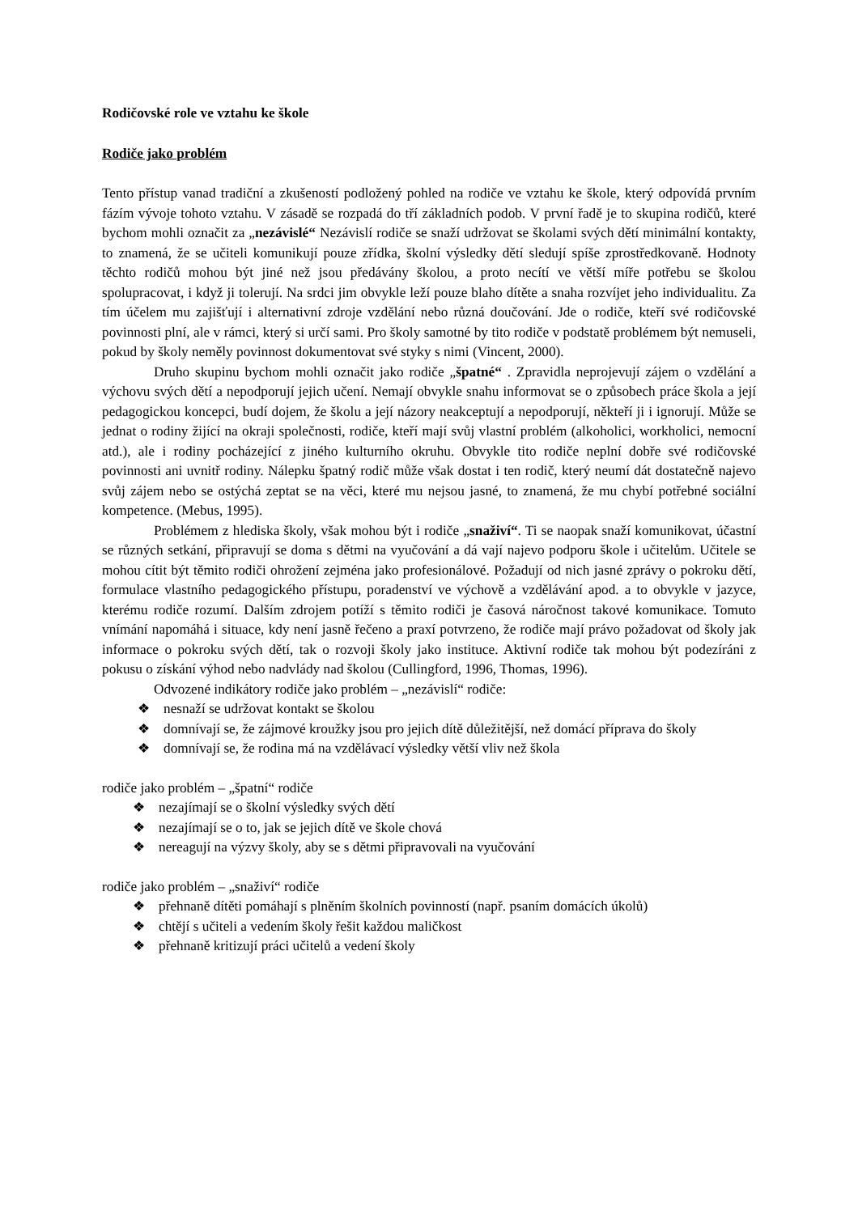Rodičovské role ve vztahu ke škole
Rodiče jako problém
Tento přístup vanad tradiční a zkušeností podložený pohled na rodiče ve vztahu ke škole, který odpovídá prvním fázím vývoje tohoto vztahu. V zásadě se rozpadá do tří základních podob. V první řadě je to skupina rodičů, které bychom mohli označit za „nezávislé“ Nezávislí rodiče se snaží udržovat se školami svých dětí minimální kontakty, to znamená, že se učiteli komunikují pouze zřídka, školní výsledky dětí sledují spíše zprostředkovaně. Hodnoty těchto rodičů mohou být jiné než jsou předávány školou, a proto necítí ve větší míře potřebu se školou spolupracovat, i když ji tolerují. Na srdci jim obvykle leží pouze blaho dítěte a snaha rozvíjet jeho individualitu. Za tím účelem mu zajišťují i alternativní zdroje vzdělání nebo různá doučování. Jde o rodiče, kteří své rodičovské povinnosti plní, ale v rámci, který si určí sami. Pro školy samotné by tito rodiče v podstatě problémem být nemuseli, pokud by školy neměly povinnost dokumentovat své styky s nimi (Vincent, 2000).
Druho skupinu bychom mohli označit jako rodiče „špatné“ . Zpravidla neprojevují zájem o vzdělání a výchovu svých dětí a nepodporují jejich učení. Nemají obvykle snahu informovat se o způsobech práce škola a její pedagogickou koncepci, budí dojem, že školu a její názory neakceptují a nepodporují, někteří ji i ignorují. Může se jednat o rodiny žijící na okraji společnosti, rodiče, kteří mají svůj vlastní problém (alkoholici, workholici, nemocní atd.), ale i rodiny pocházející z jiného kulturního okruhu. Obvykle tito rodiče neplní dobře své rodičovské povinnosti ani uvnitř rodiny. Nálepku špatný rodič může však dostat i ten rodič, který neumí dát dostatečně najevo svůj zájem nebo se ostýchá zeptat se na věci, které mu nejsou jasné, to znamená, že mu chybí potřebné sociální kompetence. (Mebus, 1995).
Problémem z hlediska školy, však mohou být i rodiče „snaživí“. Ti se naopak snaží komunikovat, účastní se různých setkání, připravují se doma s dětmi na vyučování a dá vají najevo podporu škole i učitelům. Učitele se mohou cítit být těmito rodiči ohrožení zejména jako profesionálové. Požadují od nich jasné zprávy o pokroku dětí, formulace vlastního pedagogického přístupu, poradenství ve výchově a vzdělávání apod. a to obvykle v jazyce, kterému rodiče rozumí. Dalším zdrojem potíží s těmito rodiči je časová náročnost takové komunikace. Tomuto vnímání napomáhá i situace, kdy není jasně řečeno a praxí potvrzeno, že rodiče mají právo požadovat od školy jak informace o pokroku svých dětí, tak o rozvoji školy jako instituce. Aktivní rodiče tak mohou být podezíráni z pokusu o získání výhod nebo nadvlády nad školou (Cullingford, 1996, Thomas, 1996).
Odvozené indikátory rodiče jako problém – „nezávislí“ rodiče:
❖ nesnaží se udržovat kontakt se školou
❖ domnívají se, že zájmové kroužky jsou pro jejich dítě důležitější, než domácí příprava do školy
❖ domnívají se, že rodina má na vzdělávací výsledky větší vliv než škola
rodiče jako problém – „špatní“ rodiče
❖ nezajímají se o školní výsledky svých dětí
❖ nezajímají se o to, jak se jejich dítě ve škole chová
❖ nereagují na výzvy školy, aby se s dětmi připravovali na vyučování
rodiče jako problém – „snaživí“ rodiče
❖ přehnaně dítěti pomáhají s plněním školních povinností (např. psaním domácích úkolů)
❖ chtějí s učiteli a vedením školy řešit každou maličkost
❖ přehnaně kritizují práci učitelů a vedení školy